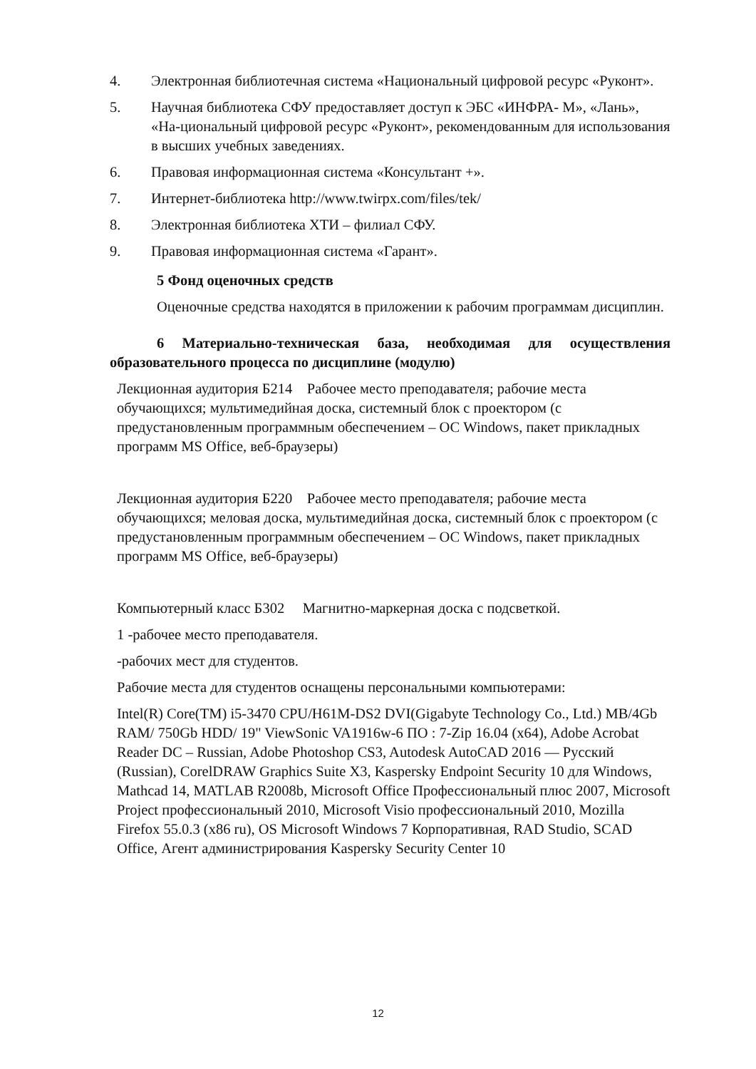4. Электронная библиотечная система «Национальный цифровой ресурс «Руконт».
5. Научная библиотека СФУ предоставляет доступ к ЭБС «ИНФРА- М», «Лань», «На-циональный цифровой ресурс «Руконт», рекомендованным для использования в высших учебных заведениях.
6. Правовая информационная система «Консультант +».
7. Интернет-библиотека http://www.twirpx.com/files/tek/
8. Электронная библиотека ХТИ – филиал СФУ.
9. Правовая информационная система «Гарант».
5 Фонд оценочных средств
Оценочные средства находятся в приложении к рабочим программам дисциплин.
6 Материально-техническая база, необходимая для осуществления образовательного процесса по дисциплине (модулю)
Лекционная аудитория Б214 Рабочее место преподавателя; рабочие места обучающихся; мультимедийная доска, системный блок с проектором (с предустановленным программным обеспечением – ОС Windows, пакет прикладных программ MS Office, веб-браузеры)
Лекционная аудитория Б220 Рабочее место преподавателя; рабочие места обучающихся; меловая доска, мультимедийная доска, системный блок с проектором (с предустановленным программным обеспечением – ОС Windows, пакет прикладных программ MS Office, веб-браузеры)
Компьютерный класс Б302 Магнитно-маркерная доска с подсветкой.
1 -рабочее место преподавателя.
-рабочих мест для студентов.
Рабочие места для студентов оснащены персональными компьютерами:
Intel(R) Core(TM) i5-3470 CPU/H61M-DS2 DVI(Gigabyte Technology Co., Ltd.) MB/4Gb RAM/ 750Gb HDD/ 19" ViewSonic VA1916w-6 ПО : 7-Zip 16.04 (x64), Adobe Acrobat Reader DC – Russian, Adobe Photoshop CS3, Autodesk AutoCAD 2016 — Русский (Russian), CorelDRAW Graphics Suite X3, Kaspersky Endpoint Security 10 для Windows, Mathcad 14, MATLAB R2008b, Microsoft Office Профессиональный плюс 2007, Microsoft Project профессиональный 2010, Microsoft Visio профессиональный 2010, Mozilla Firefox 55.0.3 (x86 ru), OS Microsoft Windows 7 Корпоративная, RAD Studio, SCAD Office, Агент администрирования Kaspersky Security Center 10
12